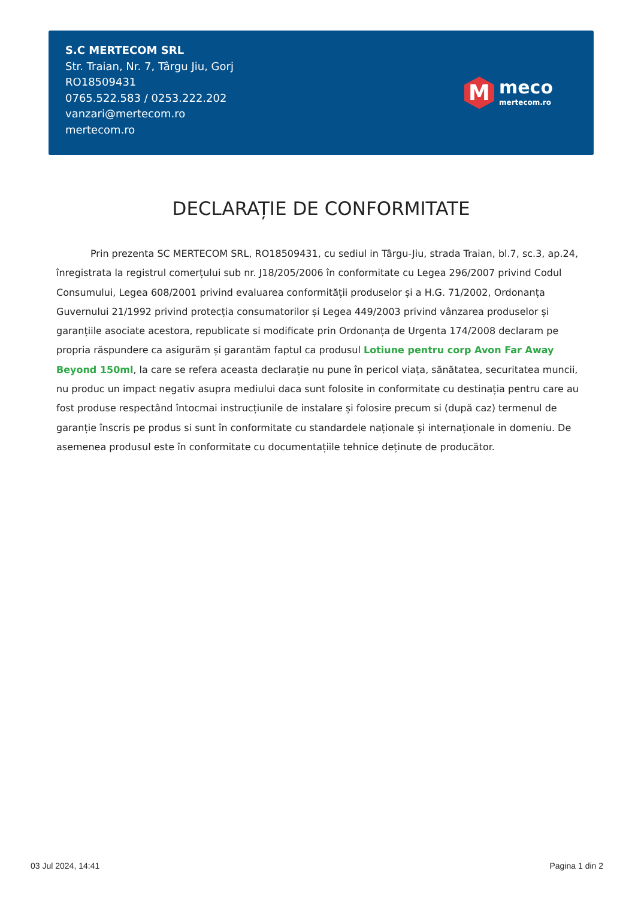S.C MERTECOM SRL
Str. Traian, Nr. 7, Târgu Jiu, Gorj
RO18509431
0765.522.583 / 0253.222.202
vanzari@mertecom.ro
mertecom.ro
M
meco
mertecom.ro
DECLARAȚIE DE CONFORMITATE
Prin prezenta SC MERTECOM SRL, RO18509431, cu sediul in Târgu-Jiu, strada Traian, bl.7, sc.3, ap.24, înregistrata la registrul comerțului sub nr. J18/205/2006 în conformitate cu Legea 296/2007 privind Codul Consumului, Legea 608/2001 privind evaluarea conformității produselor și a H.G. 71/2002, Ordonanța Guvernului 21/1992 privind protecția consumatorilor și Legea 449/2003 privind vânzarea produselor și garanțiile asociate acestora, republicate si modificate prin Ordonanța de Urgenta 174/2008 declaram pe propria răspundere ca asigurăm și garantăm faptul ca produsul Lotiune pentru corp Avon Far Away Beyond 150ml, la care se refera aceasta declarație nu pune în pericol viața, sănătatea, securitatea muncii, nu produc un impact negativ asupra mediului daca sunt folosite in conformitate cu destinația pentru care au fost produse respectând întocmai instrucțiunile de instalare și folosire precum si (după caz) termenul de garanție înscris pe produs si sunt în conformitate cu standardele naționale și internaționale in domeniu. De asemenea produsul este în conformitate cu documentațiile tehnice deținute de producător.
03 Jul 2024, 14:41 Pagina 1 din 2